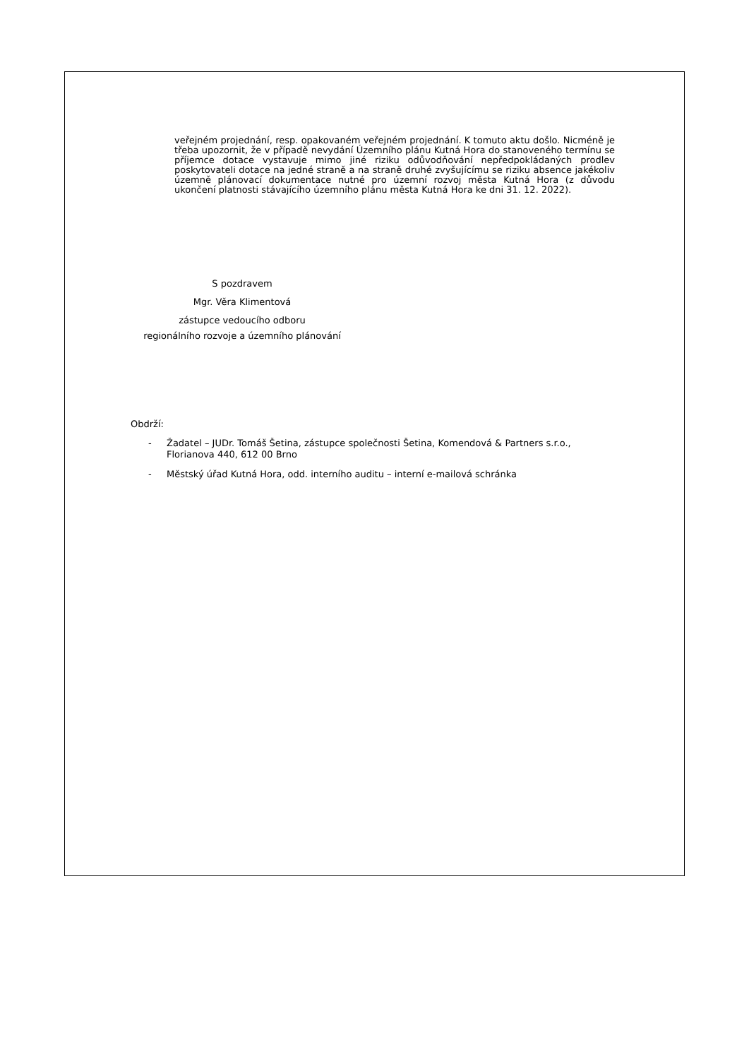veřejném projednání, resp. opakovaném veřejném projednání. K tomuto aktu došlo. Nicméně je třeba upozornit, že v případě nevydání Územního plánu Kutná Hora do stanoveného termínu se příjemce dotace vystavuje mimo jiné riziku odůvodňování nepředpokládaných prodlev poskytovateli dotace na jedné straně a na straně druhé zvyšujícímu se riziku absence jakékoliv územně plánovací dokumentace nutné pro územní rozvoj města Kutná Hora (z důvodu ukončení platnosti stávajícího územního plánu města Kutná Hora ke dni 31. 12. 2022).
S pozdravem
Mgr. Věra Klimentová
zástupce vedoucího odboru
regionálního rozvoje a územního plánování
Obdrží:
- Žadatel – JUDr. Tomáš Šetina, zástupce společnosti Šetina, Komendová & Partners s.r.o., Florianova 440, 612 00 Brno
- Městský úřad Kutná Hora, odd. interního auditu – interní e-mailová schránka